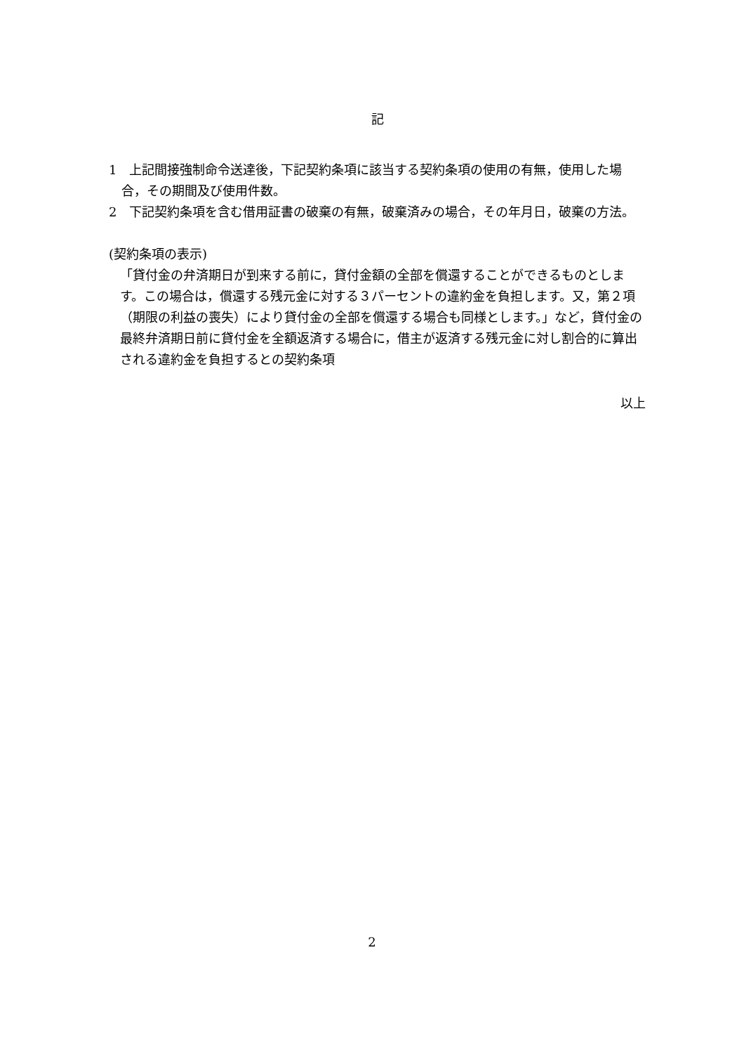記
1　上記間接強制命令送達後，下記契約条項に該当する契約条項の使用の有無，使用した場合，その期間及び使用件数。
2　下記契約条項を含む借用証書の破棄の有無，破棄済みの場合，その年月日，破棄の方法。
(契約条項の表示)
「貸付金の弁済期日が到来する前に，貸付金額の全部を償還することができるものとします。この場合は，償還する残元金に対する３パーセントの違約金を負担します。又，第２項（期限の利益の喪失）により貸付金の全部を償還する場合も同様とします。」など，貸付金の最終弁済期日前に貸付金を全額返済する場合に，借主が返済する残元金に対し割合的に算出される違約金を負担するとの契約条項
以上
2